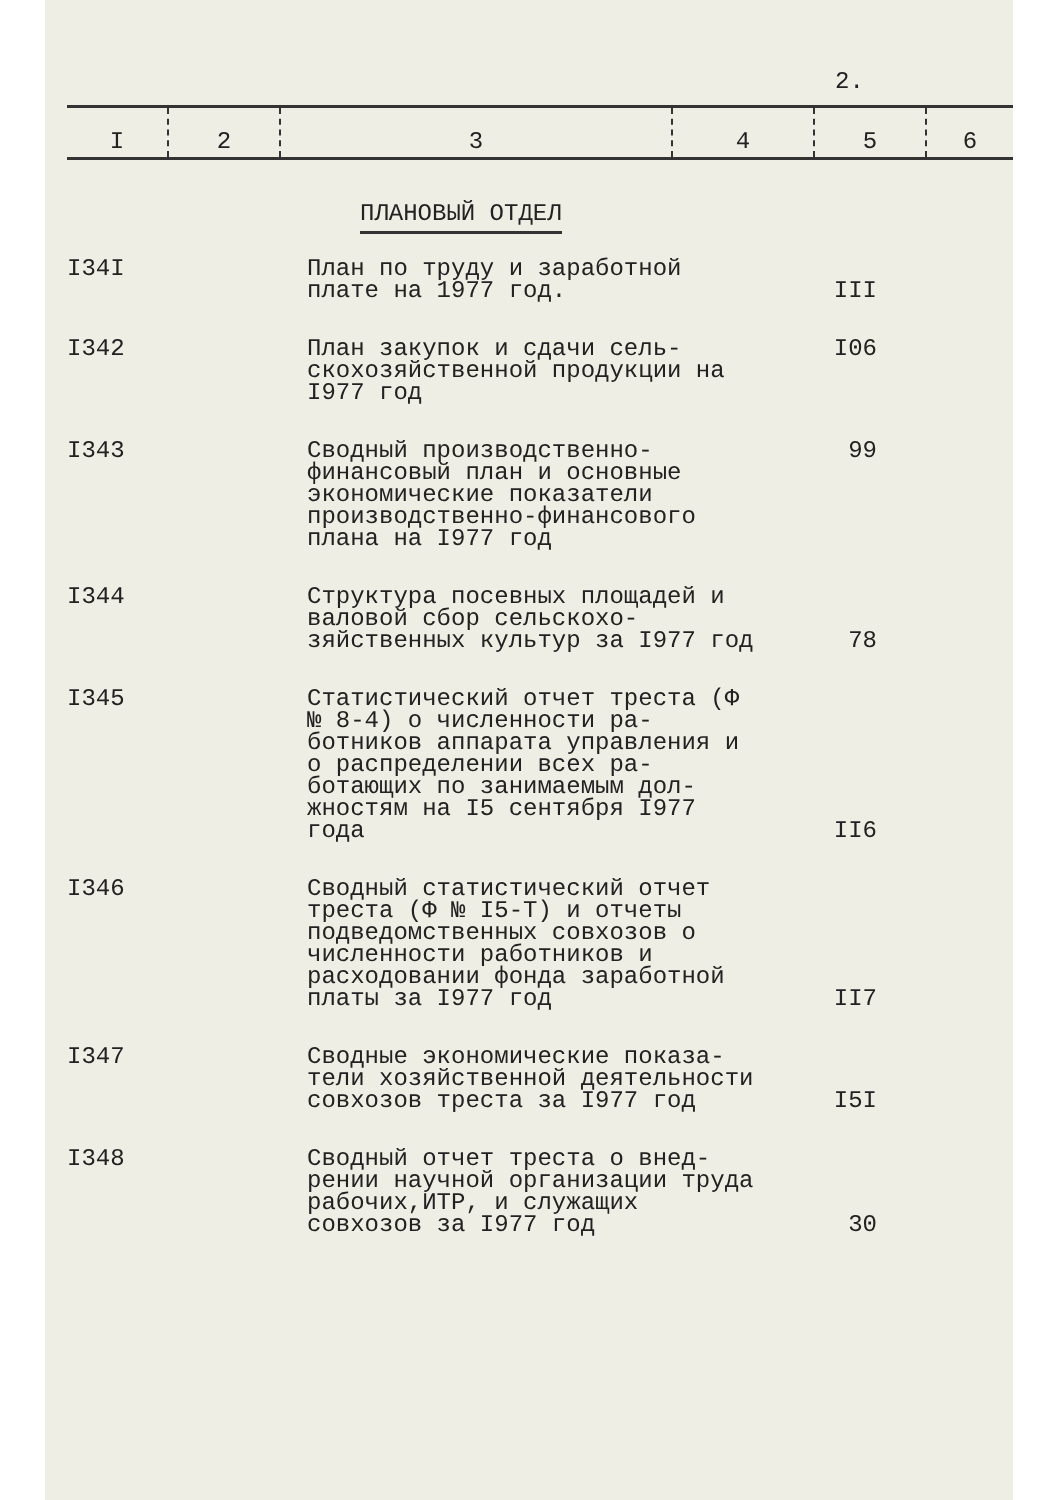2.
| I | 2 | 3 | 4 | 5 | 6 |
| --- | --- | --- | --- | --- | --- |
ПЛАНОВЫЙ ОТДЕЛ
| I34I | План по труду и заработной плате на 1977 год. | III |
| I342 | План закупок и сдачи сель-скохозяйственной продукции на I977 год | I06 |
| I343 | Сводный производственно-финансовый план и основные экономические показатели производственно-финансового плана на I977 год | 99 |
| I344 | Структура посевных площадей и валовой сбор сельскохо-зяйственных культур за I977 год | 78 |
| I345 | Статистический отчет треста (Ф № 8-4) о численности ра-ботников аппарата управления и о распределении всех ра-ботающих по занимаемым дол-жностям на I5 сентября I977 года | II6 |
| I346 | Сводный статистический отчет треста (Ф № I5-Т) и отчеты подведомственных совхозов о численности работников и расходовании фонда заработной платы за I977 год | II7 |
| I347 | Сводные экономические показа-тели хозяйственной деятельности совхозов треста за I977 год | I5I |
| I348 | Сводный отчет треста о внед-рении научной организации труда рабочих,ИТР, и служащих совхозов за I977 год | 30 |